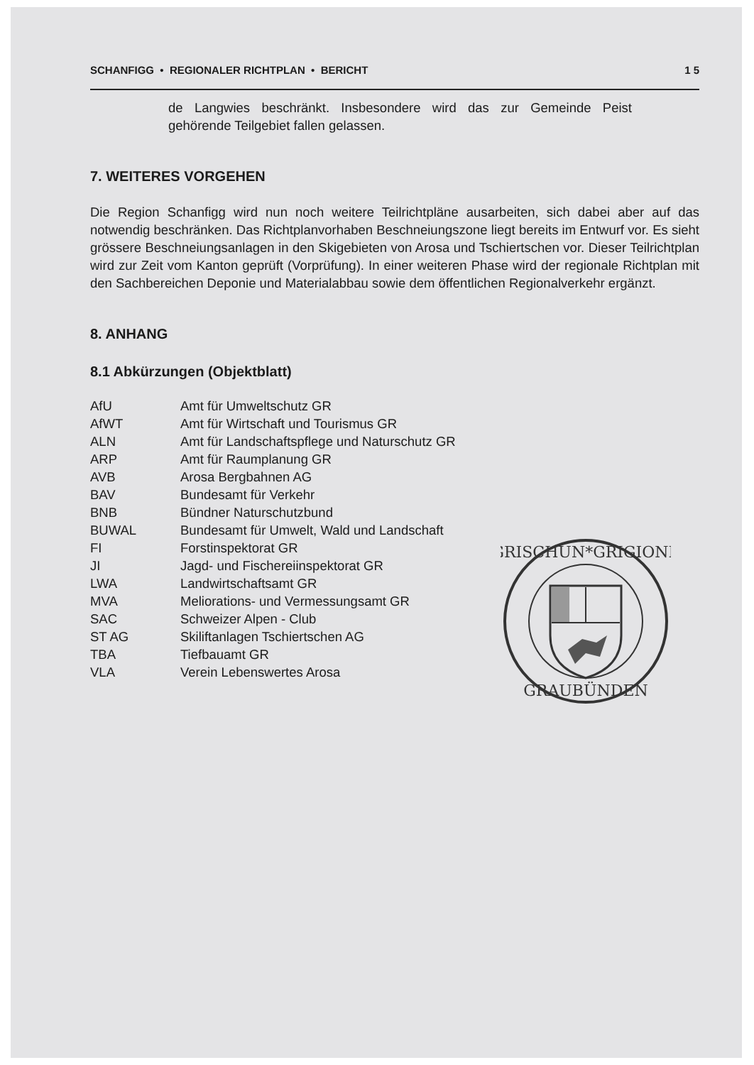SCHANFIGG • REGIONALER RICHTPLAN • BERICHT 1 5
de Langwies beschränkt. Insbesondere wird das zur Gemeinde Peist gehörende Teilgebiet fallen gelassen.
7. WEITERES VORGEHEN
Die Region Schanfigg wird nun noch weitere Teilrichtpläne ausarbeiten, sich dabei aber auf das notwendig beschränken. Das Richtplanvorhaben Beschneiungszone liegt bereits im Entwurf vor. Es sieht grössere Beschneiungsanlagen in den Skigebieten von Arosa und Tschiertschen vor. Dieser Teilrichtplan wird zur Zeit vom Kanton geprüft (Vorprüfung). In einer weiteren Phase wird der regionale Richtplan mit den Sachbereichen Deponie und Materialabbau sowie dem öffentlichen Regionalverkehr ergänzt.
8. ANHANG
8.1 Abkürzungen (Objektblatt)
| AfU | Amt für Umweltschutz GR |
| AfWT | Amt für Wirtschaft und Tourismus GR |
| ALN | Amt für Landschaftspflege und Naturschutz GR |
| ARP | Amt für Raumplanung GR |
| AVB | Arosa Bergbahnen AG |
| BAV | Bundesamt für Verkehr |
| BNB | Bündner Naturschutzbund |
| BUWAL | Bundesamt für Umwelt, Wald und Landschaft |
| FI | Forstinspektorat GR |
| JI | Jagd- und Fischereiinspektorat GR |
| LWA | Landwirtschaftsamt GR |
| MVA | Meliorations- und Vermessungsamt GR |
| SAC | Schweizer Alpen - Club |
| ST AG | Skiliftanlagen Tschiertschen AG |
| TBA | Tiefbauamt GR |
| VLA | Verein Lebenswertes Arosa |
GRISCHUN*GRIGIONE
GRAUBÜNDEN